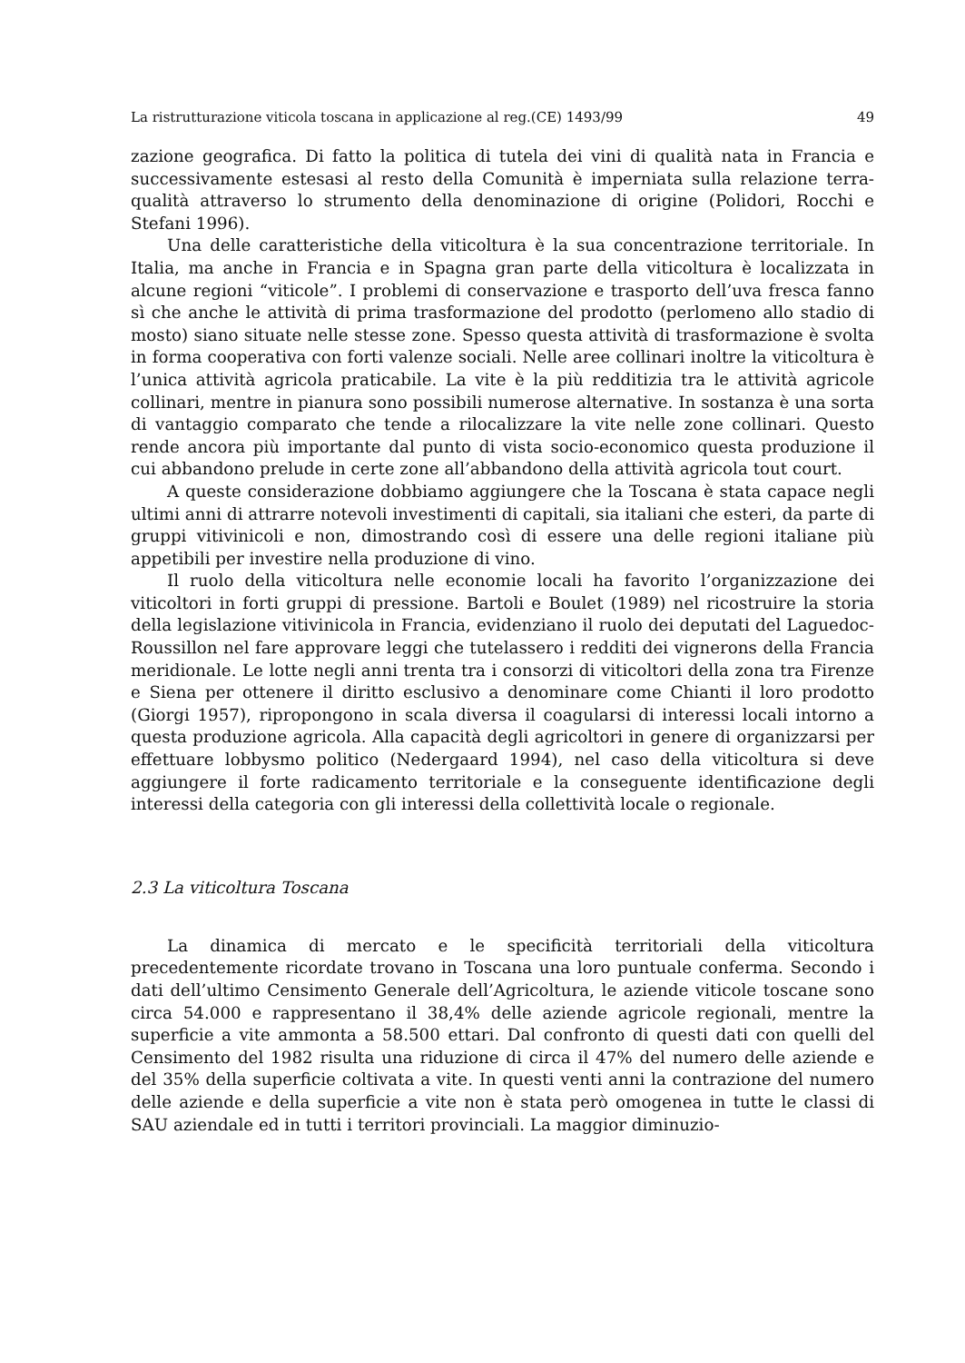La ristrutturazione viticola toscana in applicazione al reg.(CE) 1493/99 49
zazione geografica. Di fatto la politica di tutela dei vini di qualità nata in Francia e successivamente estesasi al resto della Comunità è imperniata sulla relazione terra-qualità attraverso lo strumento della denominazione di origine (Polidori, Rocchi e Stefani 1996).
Una delle caratteristiche della viticoltura è la sua concentrazione territoriale. In Italia, ma anche in Francia e in Spagna gran parte della viticoltura è localizzata in alcune regioni “viticole”. I problemi di conservazione e trasporto dell’uva fresca fanno sì che anche le attività di prima trasformazione del prodotto (perlomeno allo stadio di mosto) siano situate nelle stesse zone. Spesso questa attività di trasformazione è svolta in forma cooperativa con forti valenze sociali. Nelle aree collinari inoltre la viticoltura è l’unica attività agricola praticabile. La vite è la più redditizia tra le attività agricole collinari, mentre in pianura sono possibili numerose alternative. In sostanza è una sorta di vantaggio comparato che tende a rilocalizzare la vite nelle zone collinari. Questo rende ancora più importante dal punto di vista socio-economico questa produzione il cui abbandono prelude in certe zone all’abbandono della attività agricola tout court.
A queste considerazione dobbiamo aggiungere che la Toscana è stata capace negli ultimi anni di attrarre notevoli investimenti di capitali, sia italiani che esteri, da parte di gruppi vitivinicoli e non, dimostrando così di essere una delle regioni italiane più appetibili per investire nella produzione di vino.
Il ruolo della viticoltura nelle economie locali ha favorito l’organizzazione dei viticoltori in forti gruppi di pressione. Bartoli e Boulet (1989) nel ricostruire la storia della legislazione vitivinicola in Francia, evidenziano il ruolo dei deputati del Laguedoc-Roussillon nel fare approvare leggi che tutelassero i redditi dei vignerons della Francia meridionale. Le lotte negli anni trenta tra i consorzi di viticoltori della zona tra Firenze e Siena per ottenere il diritto esclusivo a denominare come Chianti il loro prodotto (Giorgi 1957), ripropongono in scala diversa il coagularsi di interessi locali intorno a questa produzione agricola. Alla capacità degli agricoltori in genere di organizzarsi per effettuare lobbysmo politico (Nedergaard 1994), nel caso della viticoltura si deve aggiungere il forte radicamento territoriale e la conseguente identificazione degli interessi della categoria con gli interessi della collettività locale o regionale.
2.3 La viticoltura Toscana
La dinamica di mercato e le specificità territoriali della viticoltura precedentemente ricordate trovano in Toscana una loro puntuale conferma. Secondo i dati dell’ultimo Censimento Generale dell’Agricoltura, le aziende viticole toscane sono circa 54.000 e rappresentano il 38,4% delle aziende agricole regionali, mentre la superficie a vite ammonta a 58.500 ettari. Dal confronto di questi dati con quelli del Censimento del 1982 risulta una riduzione di circa il 47% del numero delle aziende e del 35% della superficie coltivata a vite. In questi venti anni la contrazione del numero delle aziende e della superficie a vite non è stata però omogenea in tutte le classi di SAU aziendale ed in tutti i territori provinciali. La maggior diminuzio-